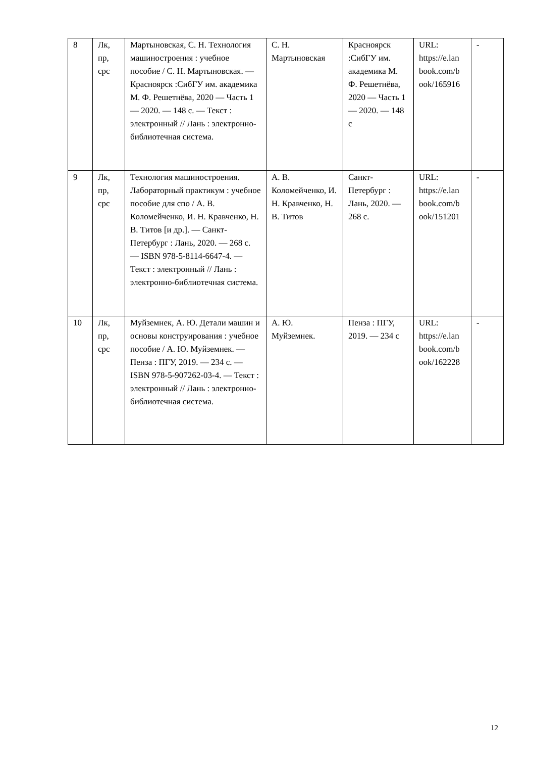| 8 | Лк, пр, срс | Мартыновская, С. Н. Технология машиностроения : учебное пособие / С. Н. Мартыновская. — Красноярск :СибГУ им. академика М. Ф. Решетнёва, 2020 — Часть 1 — 2020. — 148 с. — Текст : электронный // Лань : электронно-библиотечная система. | С. Н. Мартыновская | Красноярск :СибГУ им. академика М. Ф. Решетнёва, 2020 — Часть 1 — 2020. — 148 с | URL: https://e.lan book.com/b ook/165916 | - |
| 9 | Лк, пр, срс | Технология машиностроения. Лабораторный практикум : учебное пособие для спо / А. В. Коломейченко, И. Н. Кравченко, Н. В. Титов [и др.]. — Санкт-Петербург : Лань, 2020. — 268 с. — ISBN 978-5-8114-6647-4. — Текст : электронный // Лань : электронно-библиотечная система. | А. В. Коломейченко, И. Н. Кравченко, Н. В. Титов | Санкт-Петербург : Лань, 2020. — 268 с. | URL: https://e.lan book.com/b ook/151201 | - |
| 10 | Лк, пр, срс | Муйземнек, А. Ю. Детали машин и основы конструирования : учебное пособие / А. Ю. Муйземнек. — Пенза : ПГУ, 2019. — 234 с. — ISBN 978-5-907262-03-4. — Текст : электронный // Лань : электронно-библиотечная система. | А. Ю. Муйземнек. | Пенза : ПГУ, 2019. — 234 с | URL: https://e.lan book.com/b ook/162228 | - |
12